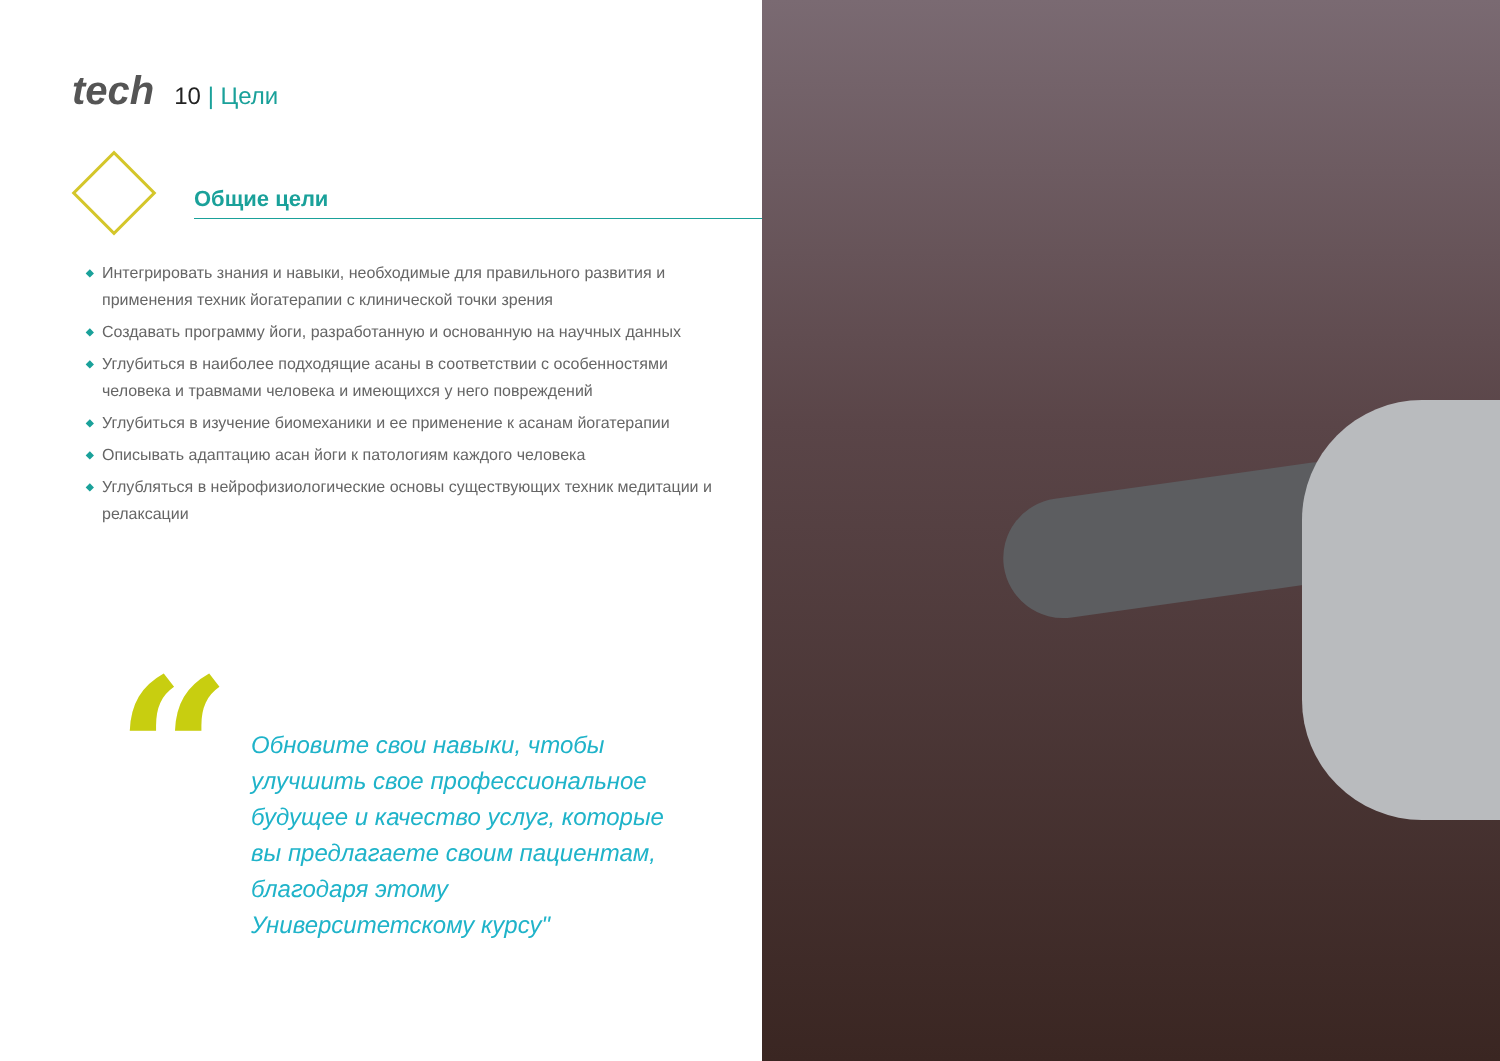tech 10 | Цели
Общие цели
◆ Интегрировать знания и навыки, необходимые для правильного развития и применения техник йогатерапии с клинической точки зрения
◆ Создавать программу йоги, разработанную и основанную на научных данных
◆ Углубиться в наиболее подходящие асаны в соответствии с особенностями человека и травмами человека и имеющихся у него повреждений
◆ Углубиться в изучение биомеханики и ее применение к асанам йогатерапии
◆ Описывать адаптацию асан йоги к патологиям каждого человека
◆ Углубляться в нейрофизиологические основы существующих техник медитации и релаксации
“
Обновите свои навыки, чтобы улучшить свое профессиональное будущее и качество услуг, которые вы предлагаете своим пациентам, благодаря этому Университетскому курсу"